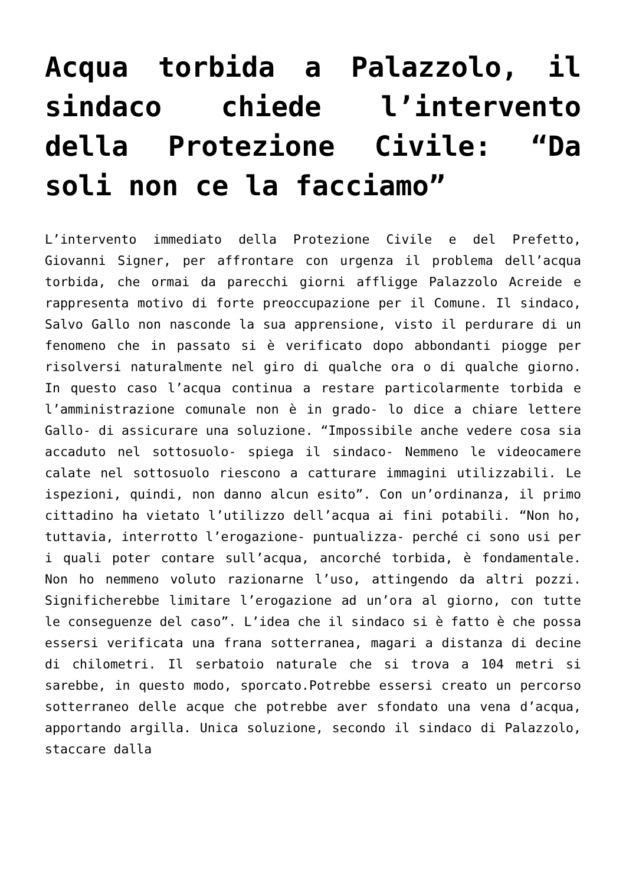Acqua torbida a Palazzolo, il sindaco chiede l’intervento della Protezione Civile: “Da soli non ce la facciamo”
L’intervento immediato della Protezione Civile e del Prefetto, Giovanni Signer, per affrontare con urgenza il problema dell’acqua torbida, che ormai da parecchi giorni affligge Palazzolo Acreide e rappresenta motivo di forte preoccupazione per il Comune. Il sindaco, Salvo Gallo non nasconde la sua apprensione, visto il perdurare di un fenomeno che in passato si è verificato dopo abbondanti piogge per risolversi naturalmente nel giro di qualche ora o di qualche giorno. In questo caso l’acqua continua a restare particolarmente torbida e l’amministrazione comunale non è in grado- lo dice a chiare lettere Gallo- di assicurare una soluzione. “Impossibile anche vedere cosa sia accaduto nel sottosuolo- spiega il sindaco- Nemmeno le videocamere calate nel sottosuolo riescono a catturare immagini utilizzabili. Le ispezioni, quindi, non danno alcun esito”. Con un’ordinanza, il primo cittadino ha vietato l’utilizzo dell’acqua ai fini potabili. “Non ho, tuttavia, interrotto l’erogazione- puntualizza- perché ci sono usi per i quali poter contare sull’acqua, ancorché torbida, è fondamentale. Non ho nemmeno voluto razionarne l’uso, attingendo da altri pozzi. Significherebbe limitare l’erogazione ad un’ora al giorno, con tutte le conseguenze del caso”. L’idea che il sindaco si è fatto è che possa essersi verificata una frana sotterranea, magari a distanza di decine di chilometri. Il serbatoio naturale che si trova a 104 metri si sarebbe, in questo modo, sporcato.Potrebbe essersi creato un percorso sotterraneo delle acque che potrebbe aver sfondato una vena d’acqua, apportando argilla. Unica soluzione, secondo il sindaco di Palazzolo, staccare dalla